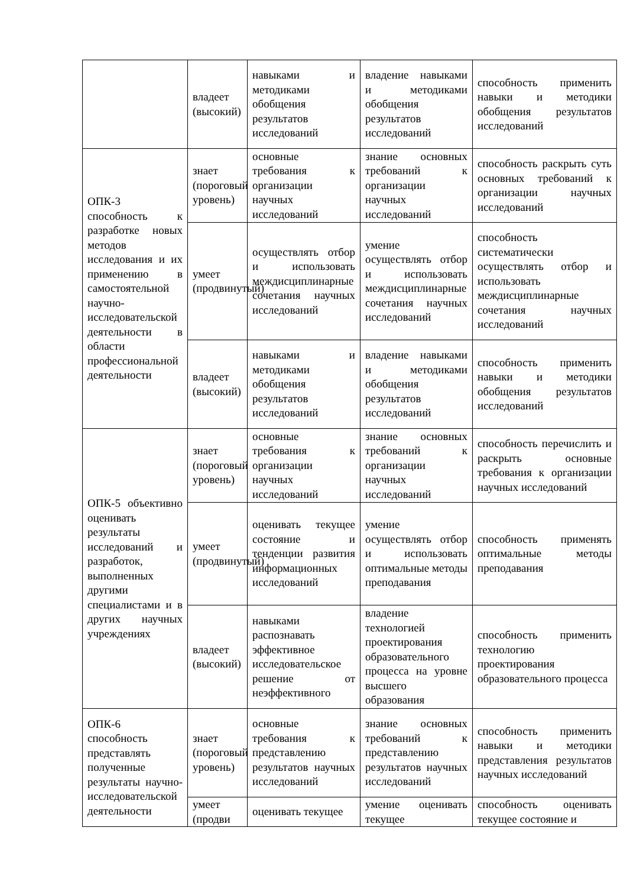| | владеет (высокий) | навыками и методиками обобщения результатов исследований | владение навыками и методиками обобщения результатов исследований | способность применить навыки и методики обобщения результатов исследований |
| ОПК-3 способность к разработке новых методов исследования и их применению в самостоятельной научно-исследовательской деятельности в области профессиональной деятельности | знает (пороговый уровень) | основные требования к организации научных исследований | знание основных требований к организации научных исследований | способность раскрыть суть основных требований к организации научных исследований |
| | умеет (продвинутый) | осуществлять отбор и использовать междисциплинарные сочетания научных исследований | умение осуществлять отбор и использовать междисциплинарные сочетания научных исследований | способность систематически осуществлять отбор и использовать междисциплинарные сочетания научных исследований |
| | владеет (высокий) | навыками и методиками обобщения результатов исследований | владение навыками и методиками обобщения результатов исследований | способность применить навыки и методики обобщения результатов исследований |
| ОПК-5 объективно оценивать результаты исследований и разработок, выполненных другими специалистами и в других научных учреждениях | знает (пороговый уровень) | основные требования к организации научных исследований | знание основных требований к организации научных исследований | способность перечислить и раскрыть основные требования к организации научных исследований |
| | умеет (продвинутый) | оценивать текущее состояние и тенденции развития информационных исследований | умение осуществлять отбор и использовать оптимальные методы преподавания | способность применять оптимальные методы преподавания |
| | владеет (высокий) | навыками распознавать эффективное исследовательское решение от неэффективного | владение технологией проектирования образовательного процесса на уровне высшего образования | способность применить технологию проектирования образовательного процесса |
| ОПК-6 способность представлять полученные результаты научно-исследовательской деятельности | знает (пороговый уровень) | основные требования к представлению результатов научных исследований | знание основных требований к представлению результатов научных исследований | способность применить навыки и методики представления результатов научных исследований |
| | умеет (продви | оценивать текущее | умение оценивать текущее | способность оценивать текущее состояние и |